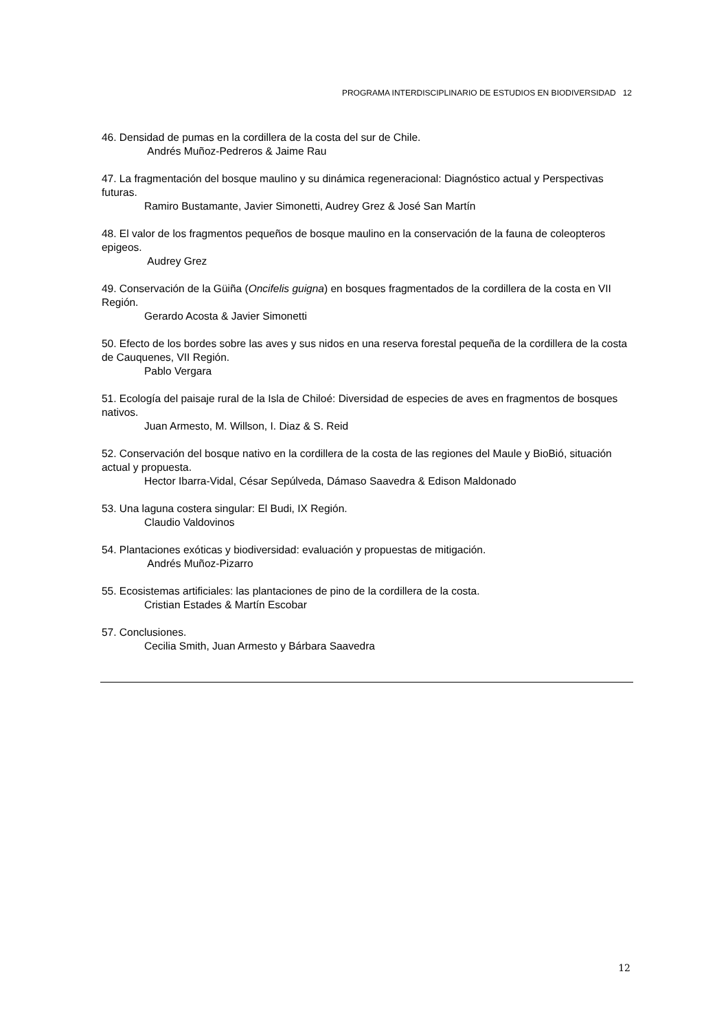PROGRAMA INTERDISCIPLINARIO DE ESTUDIOS EN BIODIVERSIDAD 12
46. Densidad de pumas en la cordillera de la costa del sur de Chile.
Andrés Muñoz-Pedreros & Jaime Rau
47. La fragmentación del bosque maulino y su dinámica regeneracional: Diagnóstico actual y Perspectivas futuras.
Ramiro Bustamante, Javier Simonetti, Audrey Grez & José San Martín
48. El valor de los fragmentos pequeños de bosque maulino en la conservación de la fauna de coleopteros epigeos.
Audrey Grez
49. Conservación de la Güiña (Oncifelis guigna) en bosques fragmentados de la cordillera de la costa en VII Región.
Gerardo Acosta & Javier Simonetti
50. Efecto de los bordes sobre las aves y sus nidos en una reserva forestal pequeña de la cordillera de la costa de Cauquenes, VII Región.
Pablo Vergara
51. Ecología del paisaje rural de la Isla de Chiloé: Diversidad de especies de aves en fragmentos de bosques nativos.
Juan Armesto, M. Willson, I. Diaz & S. Reid
52. Conservación del bosque nativo en la cordillera de la costa de las regiones del Maule y BioBió, situación actual y propuesta.
Hector Ibarra-Vidal, César Sepúlveda, Dámaso Saavedra & Edison Maldonado
53. Una laguna costera singular: El Budi, IX Región.
Claudio Valdovinos
54. Plantaciones exóticas y biodiversidad: evaluación y propuestas de mitigación.
Andrés Muñoz-Pizarro
55. Ecosistemas artificiales: las plantaciones de pino de la cordillera de la costa.
Cristian Estades & Martín Escobar
57. Conclusiones.
Cecilia Smith, Juan Armesto y Bárbara Saavedra
12